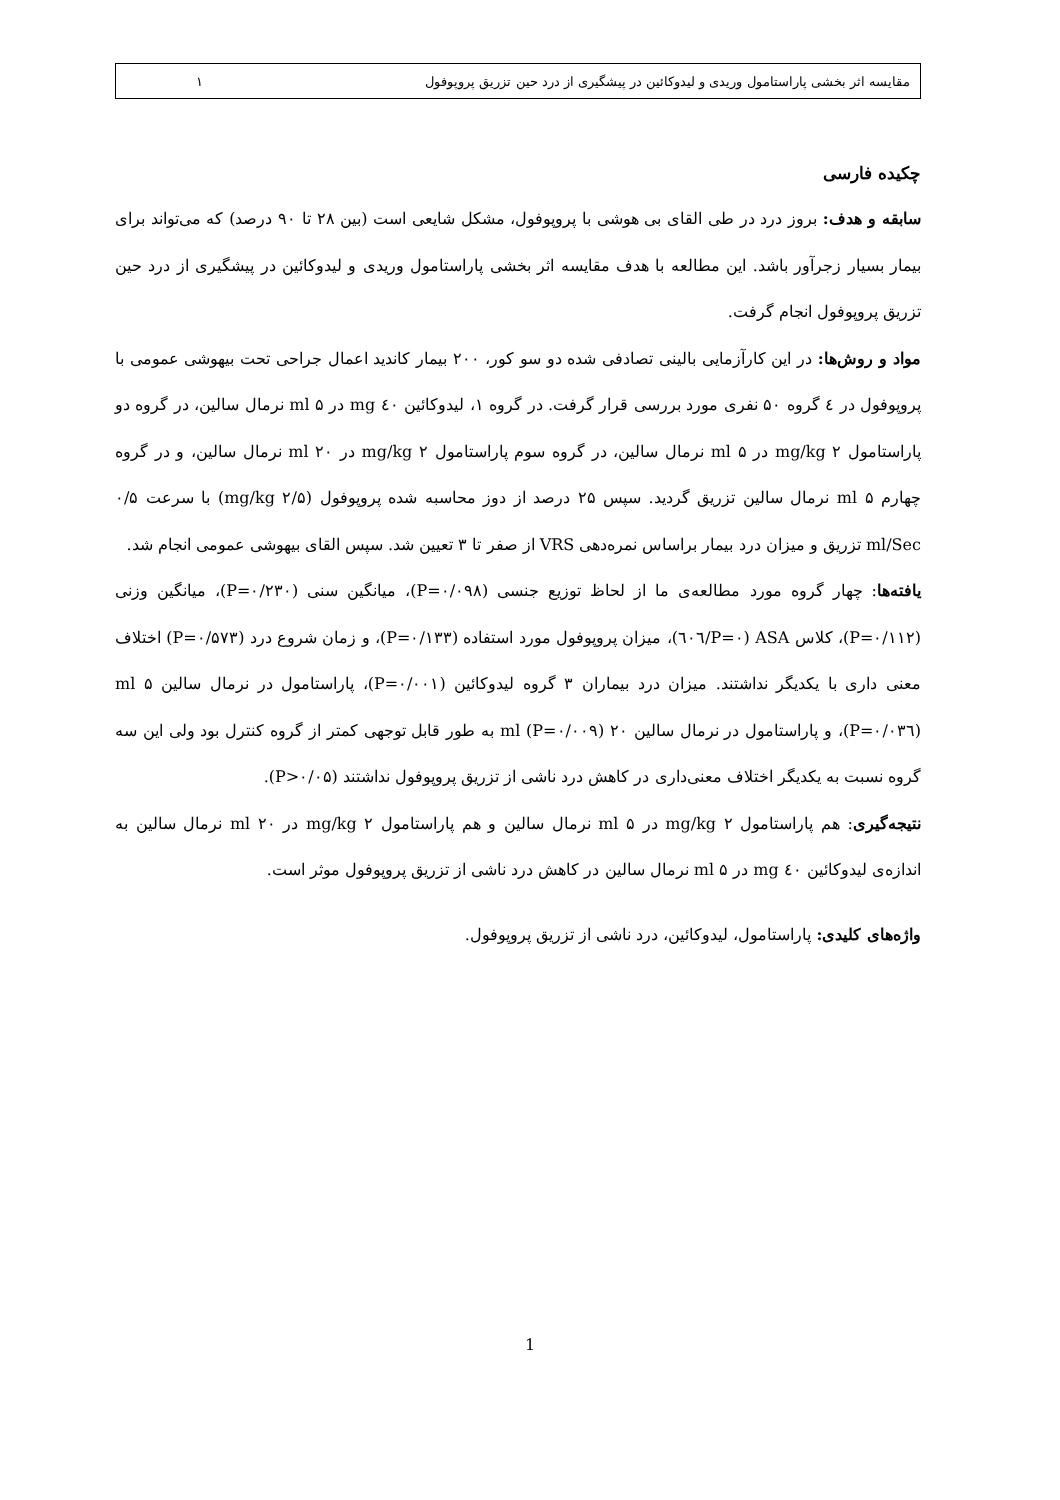مقایسه اثر بخشی پاراستامول وریدی و لیدوکائین در پیشگیری از درد حین تزریق پروپوفول ۱
چکیده فارسی
سابقه و هدف: بروز درد در طی القای بی هوشی با پروپوفول، مشکل شایعی است (بین ۲۸ تا ۹۰ درصد) که می‌تواند برای بیمار بسیار زجرآور باشد. این مطالعه با هدف مقایسه اثر بخشی پاراستامول وریدی و لیدوکائین در پیشگیری از درد حین تزریق پروپوفول انجام گرفت.
مواد و روش‌ها: در این کارآزمایی بالینی تصادفی شده دو سو کور، ۲۰۰ بیمار کاندید اعمال جراحی تحت بیهوشی عمومی با پروپوفول در ٤ گروه ۵۰ نفری مورد بررسی قرار گرفت. در گروه ۱، لیدوکائین ٤۰ mg در ۵ ml نرمال سالین، در گروه دو پاراستامول ۲ mg/kg در ۵ ml نرمال سالین، در گروه سوم پاراستامول ۲ mg/kg در ۲۰ ml نرمال سالین، و در گروه چهارم ۵ ml نرمال سالین تزریق گردید. سپس ۲۵ درصد از دوز محاسبه شده پروپوفول (۲/۵ mg/kg) با سرعت ۰/۵ ml/Sec تزریق و میزان درد بیمار براساس نمره‌دهی VRS از صفر تا ۳ تعیین شد. سپس القای بیهوشی عمومی انجام شد.
یافته‌ها: چهار گروه مورد مطالعه‌ی ما از لحاظ توزیع جنسی (P=۰/۰۹۸)، میانگین سنی (P=۰/۲۳۰)، میانگین وزنی (P=۰/۱۱۲)، کلاس ASA (P=۰/٦۰٦)، میزان پروپوفول مورد استفاده (P=۰/۱۳۳)، و زمان شروع درد (P=۰/۵۷۳) اختلاف معنی داری با یکدیگر نداشتند. میزان درد بیماران ۳ گروه لیدوکائین (P=۰/۰۰۱)، پاراستامول در نرمال سالین ۵ ml (P=۰/۰۳٦)، و پاراستامول در نرمال سالین ۲۰ ml (P=۰/۰۰۹) به طور قابل توجهی کمتر از گروه کنترل بود ولی این سه گروه نسبت به یکدیگر اختلاف معنی‌داری در کاهش درد ناشی از تزریق پروپوفول نداشتند (P>۰/۰۵).
نتیجه‌گیری: هم پاراستامول ۲ mg/kg در ۵ ml نرمال سالین و هم پاراستامول ۲ mg/kg در ۲۰ ml نرمال سالین به اندازه‌ی لیدوکائین ٤۰ mg در ۵ ml نرمال سالین در کاهش درد ناشی از تزریق پروپوفول موثر است.
واژه‌های کلیدی: پاراستامول، لیدوکائین، درد ناشی از تزریق پروپوفول.
1